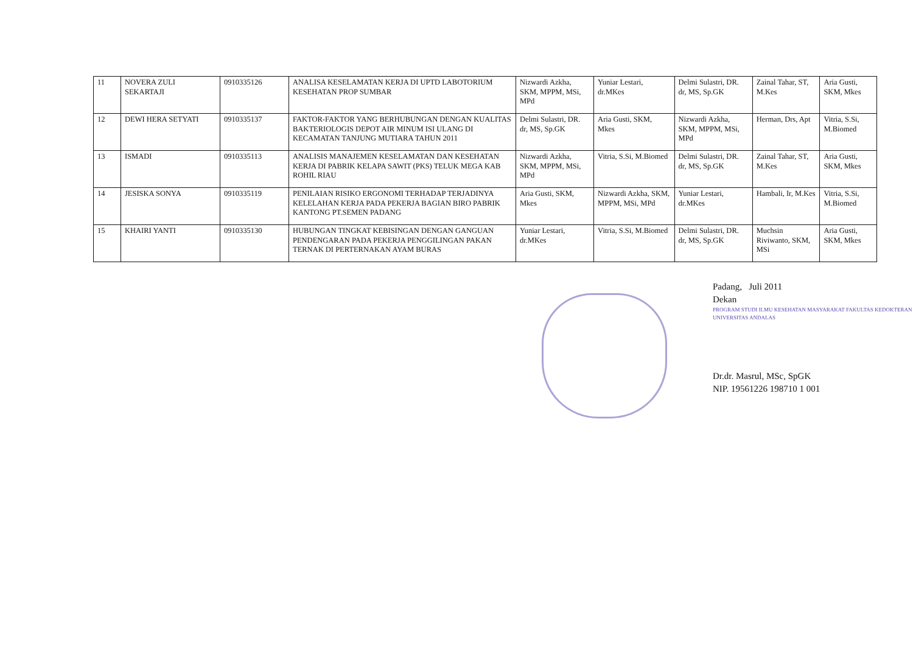| 11 | NOVERA ZULI SEKARTAJI | 0910335126 | ANALISA KESELAMATAN KERJA DI UPTD LABOTORIUM KESEHATAN PROP SUMBAR | Nizwardi Azkha, SKM, MPPM, MSi, MPd | Yuniar Lestari, dr.MKes | Delmi Sulastri, DR. dr, MS, Sp.GK | Zainal Tahar, ST, M.Kes | Aria Gusti, SKM, Mkes |
| 12 | DEWI HERA SETYATI | 0910335137 | FAKTOR-FAKTOR YANG BERHUBUNGAN DENGAN KUALITAS BAKTERIOLOGIS DEPOT AIR MINUM ISI ULANG DI KECAMATAN TANJUNG MUTIARA TAHUN 2011 | Delmi Sulastri, DR. dr, MS, Sp.GK | Aria Gusti, SKM, Mkes | Nizwardi Azkha, SKM, MPPM, MSi, MPd | Herman, Drs, Apt | Vitria, S.Si, M.Biomed |
| 13 | ISMADI | 0910335113 | ANALISIS MANAJEMEN KESELAMATAN DAN KESEHATAN KERJA DI PABRIK KELAPA SAWIT (PKS) TELUK MEGA KAB ROHIL RIAU | Nizwardi Azkha, SKM, MPPM, MSi, MPd | Vitria, S.Si, M.Biomed | Delmi Sulastri, DR. dr, MS, Sp.GK | Zainal Tahar, ST, M.Kes | Aria Gusti, SKM, Mkes |
| 14 | JESISKA SONYA | 0910335119 | PENILAIAN RISIKO ERGONOMI TERHADAP TERJADINYA KELELAHAN KERJA PADA PEKERJA BAGIAN BIRO PABRIK KANTONG PT.SEMEN PADANG | Aria Gusti, SKM, Mkes | Nizwardi Azkha, SKM, MPPM, MSi, MPd | Yuniar Lestari, dr.MKes | Hambali, Ir, M.Kes | Vitria, S.Si, M.Biomed |
| 15 | KHAIRI YANTI | 0910335130 | HUBUNGAN TINGKAT KEBISINGAN DENGAN GANGUAN PENDENGARAN PADA PEKERJA PENGGILINGAN PAKAN TERNAK DI PERTERNAKAN AYAM BURAS | Yuniar Lestari, dr.MKes | Vitria, S.Si, M.Biomed | Delmi Sulastri, DR. dr, MS, Sp.GK | Muchsin Riviwanto, SKM, MSi | Aria Gusti, SKM, Mkes |
Padang, Juli 2011
Dekan
PROGRAM STUDI ILMU KESEHATAN MASYARAKAT FAKULTAS KEDOKTERAN UNIVERSITAS ANDALAS
Dr.dr. Masrul, MSc, SpGK
NIP. 19561226 198710 1 001